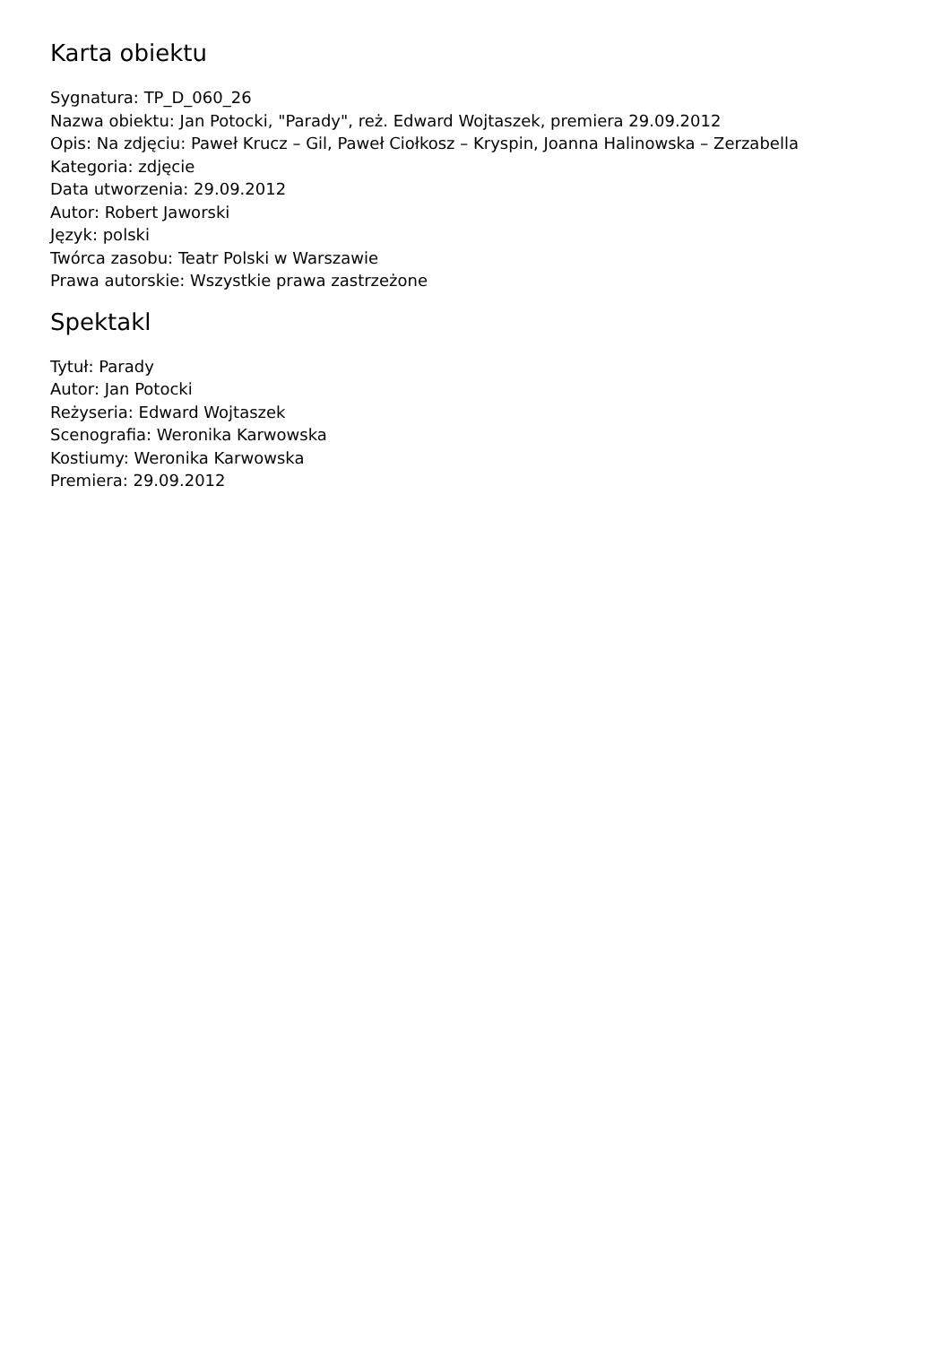Karta obiektu
Sygnatura: TP_D_060_26
Nazwa obiektu: Jan Potocki, "Parady", reż. Edward Wojtaszek, premiera 29.09.2012
Opis: Na zdjęciu: Paweł Krucz – Gil, Paweł Ciołkosz – Kryspin, Joanna Halinowska – Zerzabella
Kategoria: zdjęcie
Data utworzenia: 29.09.2012
Autor: Robert Jaworski
Język: polski
Twórca zasobu: Teatr Polski w Warszawie
Prawa autorskie: Wszystkie prawa zastrzeżone
Spektakl
Tytuł: Parady
Autor: Jan Potocki
Reżyseria: Edward Wojtaszek
Scenografia: Weronika Karwowska
Kostiumy: Weronika Karwowska
Premiera: 29.09.2012